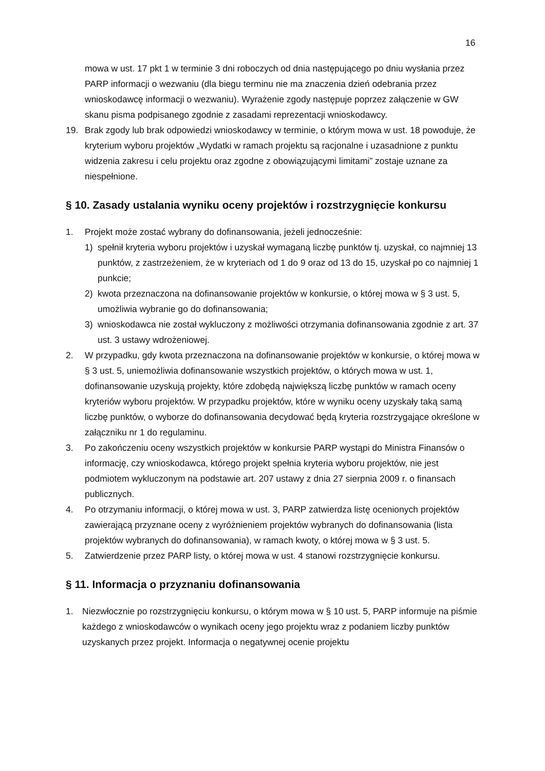16
mowa w ust. 17 pkt 1 w terminie 3 dni roboczych od dnia następującego po dniu wysłania przez PARP informacji o wezwaniu (dla biegu terminu nie ma znaczenia dzień odebrania przez wnioskodawcę informacji o wezwaniu). Wyrażenie zgody następuje poprzez załączenie w GW skanu pisma podpisanego zgodnie z zasadami reprezentacji wnioskodawcy.
19. Brak zgody lub brak odpowiedzi wnioskodawcy w terminie, o którym mowa w ust. 18 powoduje, że kryterium wyboru projektów „Wydatki w ramach projektu są racjonalne i uzasadnione z punktu widzenia zakresu i celu projektu oraz zgodne z obowiązującymi limitami” zostaje uznane za niespełnione.
§ 10. Zasady ustalania wyniku oceny projektów i rozstrzygnięcie konkursu
1. Projekt może zostać wybrany do dofinansowania, jeżeli jednocześnie:
1) spełnił kryteria wyboru projektów i uzyskał wymaganą liczbę punktów tj. uzyskał, co najmniej 13 punktów, z zastrzeżeniem, że w kryteriach od 1 do 9 oraz od 13 do 15, uzyskał po co najmniej 1 punkcie;
2) kwota przeznaczona na dofinansowanie projektów w konkursie, o której mowa w § 3 ust. 5, umożliwia wybranie go do dofinansowania;
3) wnioskodawca nie został wykluczony z możliwości otrzymania dofinansowania zgodnie z art. 37 ust. 3 ustawy wdrożeniowej.
2. W przypadku, gdy kwota przeznaczona na dofinansowanie projektów w konkursie, o której mowa w § 3 ust. 5, uniemożliwia dofinansowanie wszystkich projektów, o których mowa w ust. 1, dofinansowanie uzyskują projekty, które zdobędą największą liczbę punktów w ramach oceny kryteriów wyboru projektów. W przypadku projektów, które w wyniku oceny uzyskały taką samą liczbę punktów, o wyborze do dofinansowania decydować będą kryteria rozstrzygające określone w załączniku nr 1 do regulaminu.
3. Po zakończeniu oceny wszystkich projektów w konkursie PARP wystąpi do Ministra Finansów o informację, czy wnioskodawca, którego projekt spełnia kryteria wyboru projektów, nie jest podmiotem wykluczonym na podstawie art. 207 ustawy z dnia 27 sierpnia 2009 r. o finansach publicznych.
4. Po otrzymaniu informacji, o której mowa w ust. 3, PARP zatwierdza listę ocenionych projektów zawierającą przyznane oceny z wyróżnieniem projektów wybranych do dofinansowania (lista projektów wybranych do dofinansowania), w ramach kwoty, o której mowa w § 3 ust. 5.
5. Zatwierdzenie przez PARP listy, o której mowa w ust. 4 stanowi rozstrzygnięcie konkursu.
§ 11. Informacja o przyznaniu dofinansowania
1. Niezwłocznie po rozstrzygnięciu konkursu, o którym mowa w § 10 ust. 5, PARP informuje na piśmie każdego z wnioskodawców o wynikach oceny jego projektu wraz z podaniem liczby punktów uzyskanych przez projekt. Informacja o negatywnej ocenie projektu